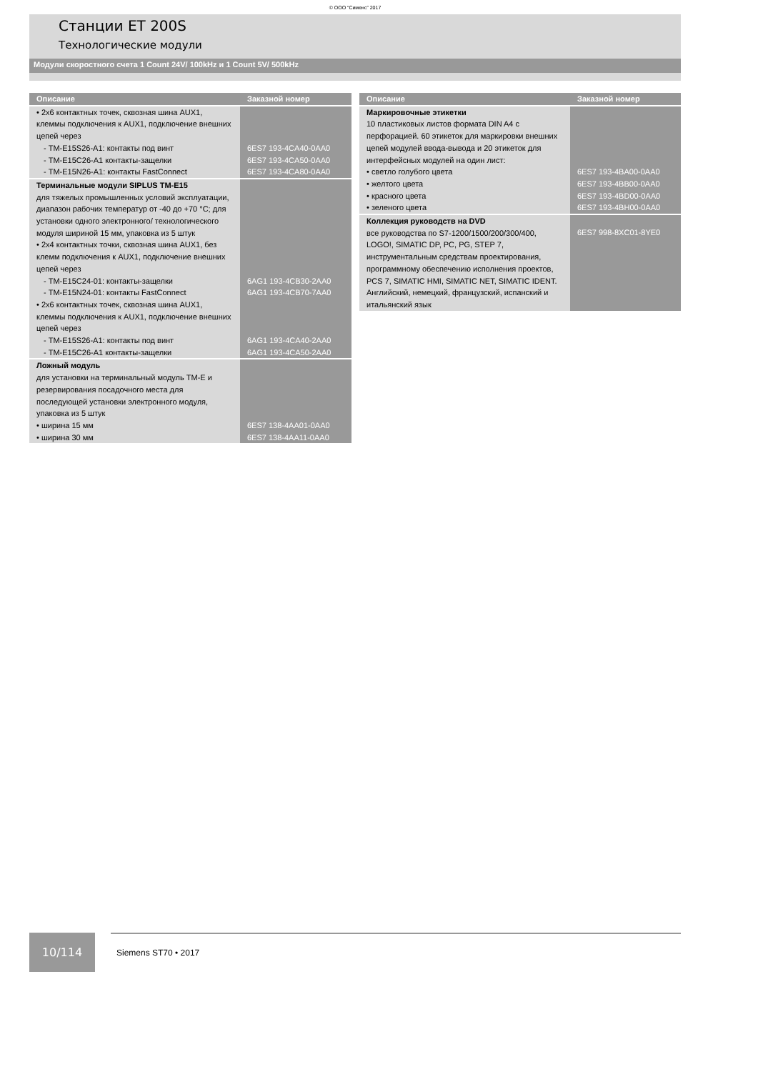© ООО “Сименс” 2017
Станции ET 200S
Технологические модули
Модули скоростного счета 1 Count 24V/ 100kHz и 1 Count 5V/ 500kHz
| Описание | Заказной номер |
| --- | --- |
| • 2x6 контактных точек, сквозная шина AUX1, клеммы подключения к AUX1, подключение внешних цепей через - TM-E15S26-A1: контакты под винт - TM-E15C26-A1 контакты-защелки - TM-E15N26-A1: контакты FastConnect | 6ES7 193-4CA40-0AA0 6ES7 193-4CA50-0AA0 6ES7 193-4CA80-0AA0 |
| Терминальные модули SIPLUS TM-E15 для тяжелых промышленных условий эксплуатации, диапазон рабочих температур от -40 до +70 °C; для установки одного электронного/ технологического модуля шириной 15 мм, упаковка из 5 штук • 2x4 контактных точки, сквозная шина AUX1, без клемм подключения к AUX1, подключение внешних цепей через - TM-E15C24-01: контакты-защелки - TM-E15N24-01: контакты FastConnect • 2x6 контактных точек, сквозная шина AUX1, клеммы подключения к AUX1, подключение внешних цепей через - TM-E15S26-A1: контакты под винт - TM-E15C26-A1 контакты-защелки | 6AG1 193-4CB30-2AA0 6AG1 193-4CB70-7AA0 6AG1 193-4CA40-2AA0 6AG1 193-4CA50-2AA0 |
| Ложный модуль для установки на терминальный модуль TM-E и резервирования посадочного места для последующей установки электронного модуля, упаковка из 5 штук • ширина 15 мм • ширина 30 мм | 6ES7 138-4AA01-0AA0 6ES7 138-4AA11-0AA0 |
| Описание | Заказной номер |
| --- | --- |
| Маркировочные этикетки 10 пластиковых листов формата DIN A4 с перфорацией. 60 этикеток для маркировки внешних цепей модулей ввода-вывода и 20 этикеток для интерфейсных модулей на один лист: • светло голубого цвета • желтого цвета • красного цвета • зеленого цвета | 6ES7 193-4BA00-0AA0 6ES7 193-4BB00-0AA0 6ES7 193-4BD00-0AA0 6ES7 193-4BH00-0AA0 |
| Коллекция руководств на DVD все руководства по S7-1200/1500/200/300/400, LOGO!, SIMATIC DP, PC, PG, STEP 7, инструментальным средствам проектирования, программному обеспечению исполнения проектов, PCS 7, SIMATIC HMI, SIMATIC NET, SIMATIC IDENT. Английский, немецкий, французский, испанский и итальянский язык | 6ES7 998-8XC01-8YE0 |
10/114
Siemens ST70 • 2017